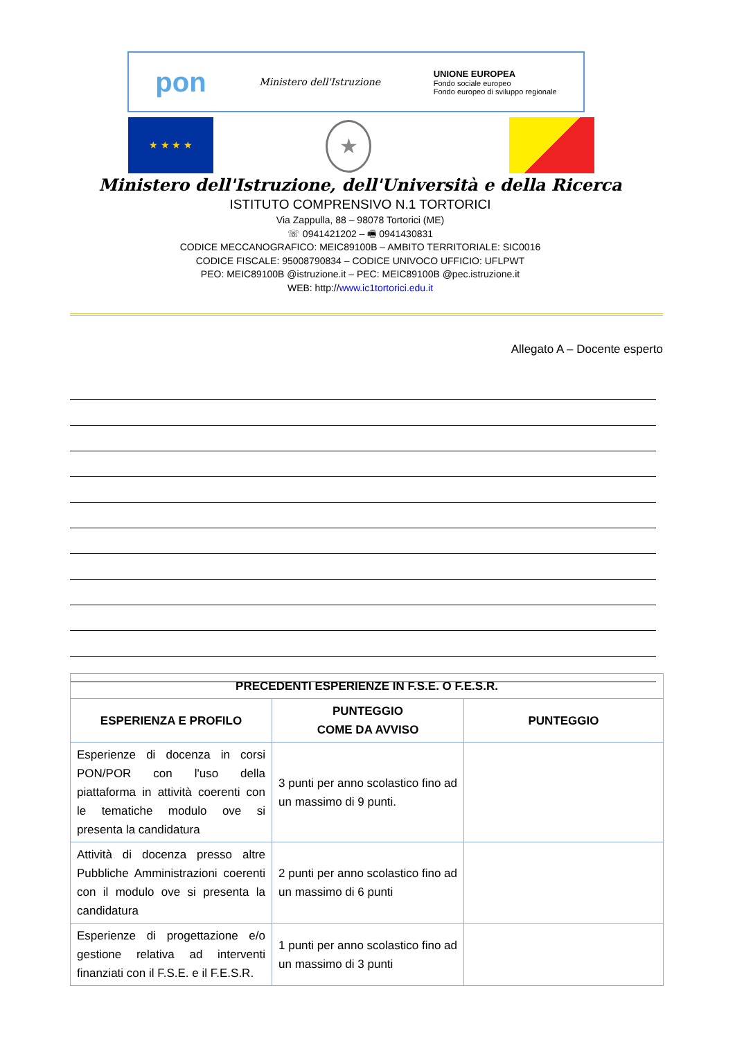pon Ministero dell'Istruzione UNIONE EUROPEA
Fondo sociale europeo
Fondo europeo di sviluppo regionale
★ ★ ★ ★ ★
Ministero dell'Istruzione, dell'Università e della Ricerca
ISTITUTO COMPRENSIVO N.1 TORTORICI
Via Zappulla, 88 – 98078 Tortorici (ME)
☏ 0941421202 – 🖷 0941430831
CODICE MECCANOGRAFICO: MEIC89100B – AMBITO TERRITORIALE: SIC0016
CODICE FISCALE: 95008790834 – CODICE UNIVOCO UFFICIO: UFLPWT
PEO: MEIC89100B @istruzione.it – PEC: MEIC89100B @pec.istruzione.it
WEB: http://www.ic1tortorici.edu.it
Allegato A – Docente esperto
| PRECEDENTI ESPERIENZE IN F.S.E. O F.E.S.R. | | |
| --- | --- | --- |
| ESPERIENZA E PROFILO | PUNTEGGIO COME DA AVVISO | PUNTEGGIO |
| Esperienze di docenza in corsi PON/POR con l'uso della piattaforma in attività coerenti con le tematiche modulo ove si presenta la candidatura | 3 punti per anno scolastico fino ad un massimo di 9 punti. | |
| Attività di docenza presso altre Pubbliche Amministrazioni coerenti con il modulo ove si presenta la candidatura | 2 punti per anno scolastico fino ad un massimo di 6 punti | |
| Esperienze di progettazione e/o gestione relativa ad interventi finanziati con il F.S.E. e il F.E.S.R. | 1 punti per anno scolastico fino ad un massimo di 3 punti | |